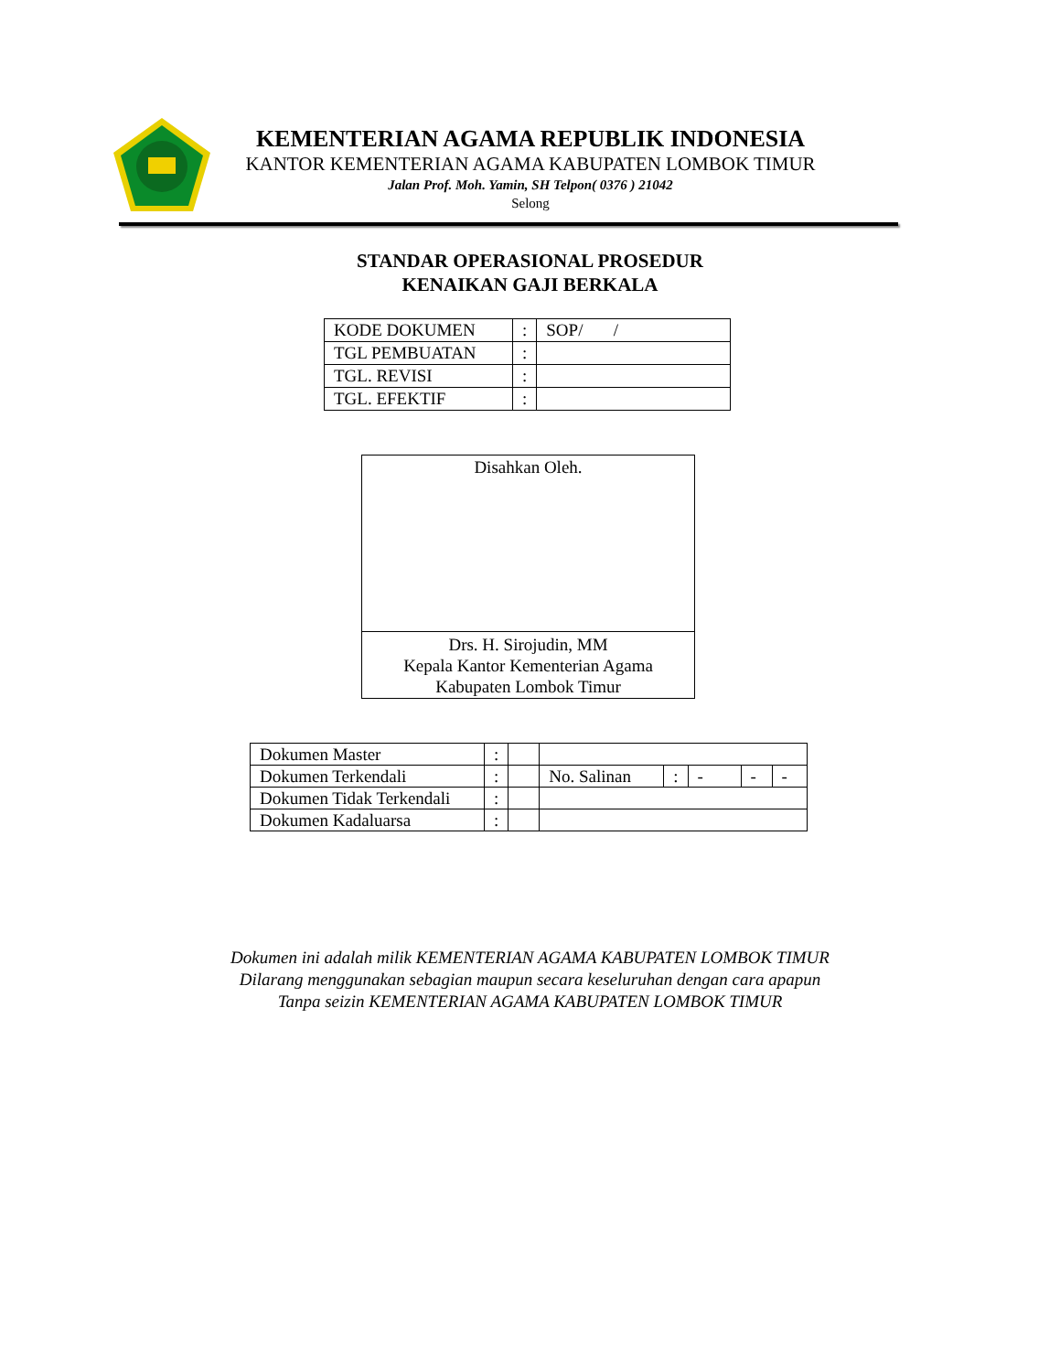KEMENTERIAN AGAMA REPUBLIK INDONESIA
KANTOR KEMENTERIAN AGAMA KABUPATEN LOMBOK TIMUR
Jalan Prof. Moh. Yamin, SH Telpon( 0376 ) 21042
Selong
STANDAR OPERASIONAL PROSEDUR
KENAIKAN GAJI BERKALA
| KODE DOKUMEN | : | SOP/ / |
| TGL PEMBUATAN | : | |
| TGL. REVISI | : | |
| TGL. EFEKTIF | : | |
Disahkan Oleh.
Drs. H. Sirojudin, MM
Kepala Kantor Kementerian Agama
Kabupaten Lombok Timur
| Dokumen Master | : | | | | | | |
| Dokumen Terkendali | : | | No. Salinan | : | - | - | - |
| Dokumen Tidak Terkendali | : | | | | | | |
| Dokumen Kadaluarsa | : | | | | | | |
Dokumen ini adalah milik KEMENTERIAN AGAMA KABUPATEN LOMBOK TIMUR
Dilarang menggunakan sebagian maupun secara keseluruhan dengan cara apapun
Tanpa seizin KEMENTERIAN AGAMA KABUPATEN LOMBOK TIMUR